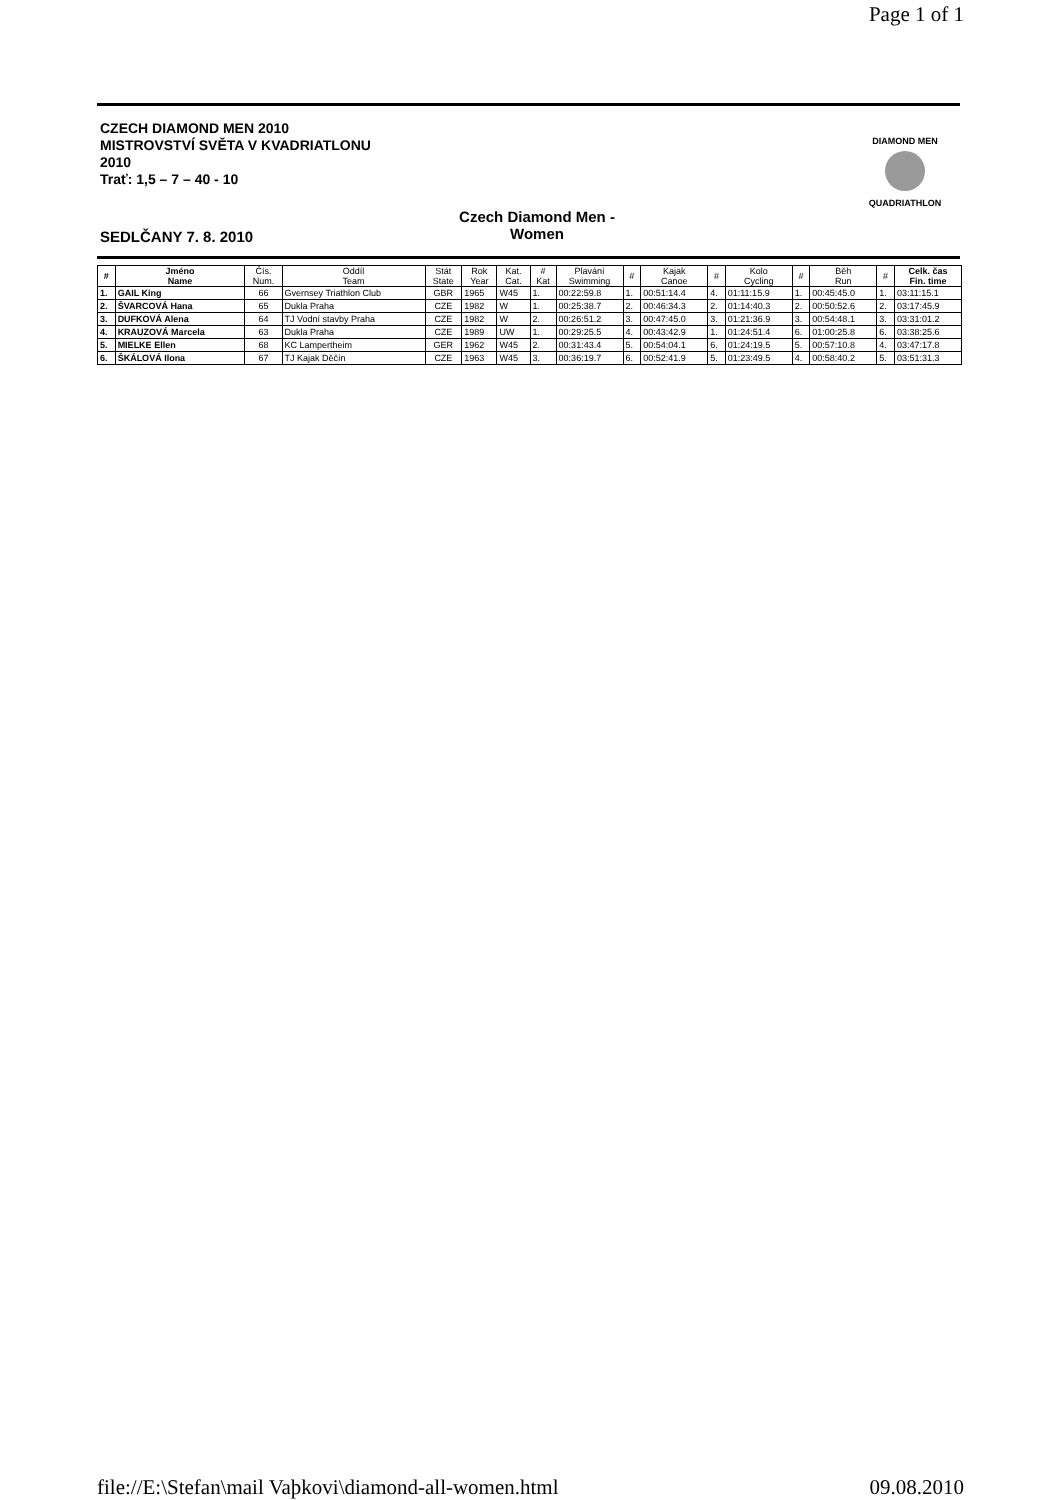Page 1 of 1
CZECH DIAMOND MEN 2010
MISTROVSTVÍ SVĚTA V KVADRIATLONU
2010
Trať: 1,5 – 7 – 40 - 10
Czech Diamond Men -
Women
SEDLČANY 7. 8. 2010
DIAMOND MEN
QUADRIATHLON
| # | Jméno Name | Čís. Num. | Oddíl Team | Stát State | Rok Year | Kat. Cat. | # Kat | Plavání Swimming | # | Kajak Canoe | # | Kolo Cycling | # | Běh Run | # | Celk. čas Fin. time |
| --- | --- | --- | --- | --- | --- | --- | --- | --- | --- | --- | --- | --- | --- | --- | --- | --- |
| 1. | GAIL King | 66 | Gvernsey Triathlon Club | GBR | 1965 | W45 | 1. | 00:22:59.8 | 1. | 00:51:14.4 | 4. | 01:11:15.9 | 1. | 00:45:45.0 | 1. | 03:11:15.1 |
| 2. | ŠVARCOVÁ Hana | 65 | Dukla Praha | CZE | 1982 | W | 1. | 00:25:38.7 | 2. | 00:46:34.3 | 2. | 01:14:40.3 | 2. | 00:50:52.6 | 2. | 03:17:45.9 |
| 3. | DUFKOVÁ Alena | 64 | TJ Vodní stavby Praha | CZE | 1982 | W | 2. | 00:26:51.2 | 3. | 00:47:45.0 | 3. | 01:21:36.9 | 3. | 00:54:48.1 | 3. | 03:31:01.2 |
| 4. | KRAUZOVÁ Marcela | 63 | Dukla Praha | CZE | 1989 | UW | 1. | 00:29:25.5 | 4. | 00:43:42.9 | 1. | 01:24:51.4 | 6. | 01:00:25.8 | 6. | 03:38:25.6 |
| 5. | MIELKE Ellen | 68 | KC Lampertheim | GER | 1962 | W45 | 2. | 00:31:43.4 | 5. | 00:54:04.1 | 6. | 01:24:19.5 | 5. | 00:57:10.8 | 4. | 03:47:17.8 |
| 6. | ŠKÁLOVÁ Ilona | 67 | TJ Kajak Děčín | CZE | 1963 | W45 | 3. | 00:36:19.7 | 6. | 00:52:41.9 | 5. | 01:23:49.5 | 4. | 00:58:40.2 | 5. | 03:51:31.3 |
file://E:\Stefan\mail Vaþkovi\diamond-all-women.html 09.08.2010